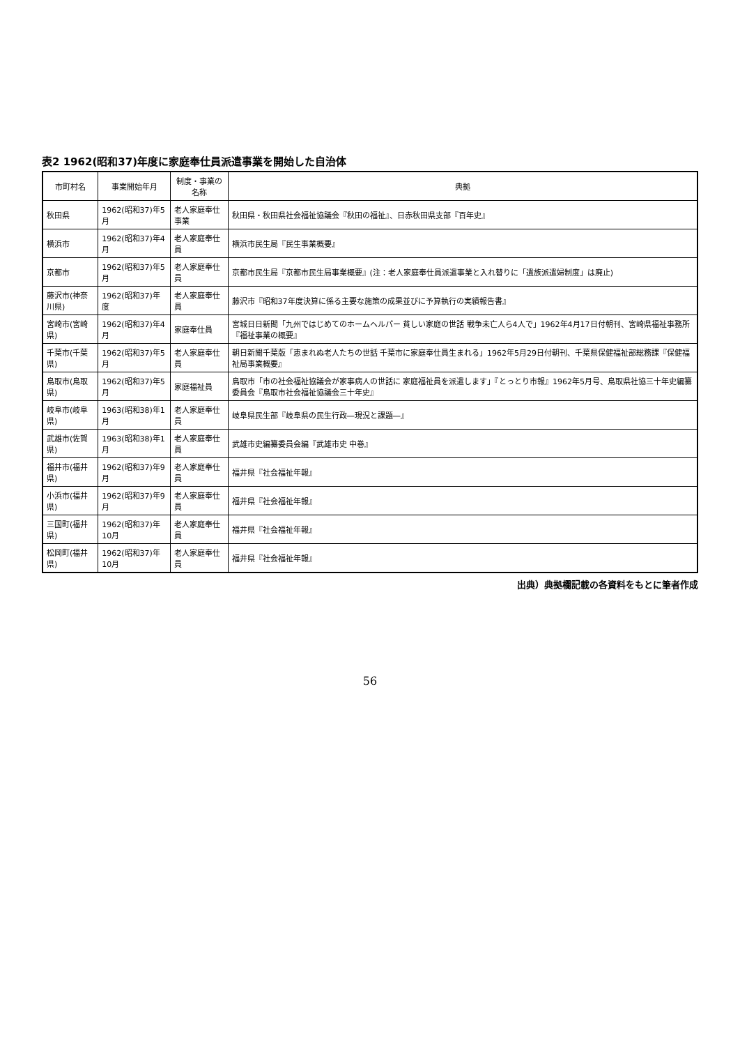表2 1962(昭和37)年度に家庭奉仕員派遣事業を開始した自治体
| 市町村名 | 事業開始年月 | 制度・事業の名称 | 典拠 |
| --- | --- | --- | --- |
| 秋田県 | 1962(昭和37)年5月 | 老人家庭奉仕事業 | 秋田県・秋田県社会福祉協議会『秋田の福祉』、日赤秋田県支部『百年史』 |
| 横浜市 | 1962(昭和37)年4月 | 老人家庭奉仕員 | 横浜市民生局『民生事業概要』 |
| 京都市 | 1962(昭和37)年5月 | 老人家庭奉仕員 | 京都市民生局『京都市民生局事業概要』(注：老人家庭奉仕員派遣事業と入れ替りに「遺族派遣婦制度」は廃止) |
| 藤沢市(神奈川県) | 1962(昭和37)年度 | 老人家庭奉仕員 | 藤沢市『昭和37年度決算に係る主要な施策の成果並びに予算執行の実績報告書』 |
| 宮崎市(宮崎県) | 1962(昭和37)年4月 | 家庭奉仕員 | 宮城日日新聞「九州ではじめてのホームヘルパー 貧しい家庭の世話 戦争未亡人ら4人で」1962年4月17日付朝刊、宮崎県福祉事務所『福祉事業の概要』 |
| 千葉市(千葉県) | 1962(昭和37)年5月 | 老人家庭奉仕員 | 朝日新聞千葉版「恵まれぬ老人たちの世話 千葉市に家庭奉仕員生まれる」1962年5月29日付朝刊、千葉県保健福祉部総務課『保健福祉局事業概要』 |
| 鳥取市(鳥取県) | 1962(昭和37)年5月 | 家庭福祉員 | 鳥取市「市の社会福祉協議会が家事病人の世話に 家庭福祉員を派遣します」『とっとり市報』1962年5月号、鳥取県社協三十年史編纂委員会『鳥取市社会福祉協議会三十年史』 |
| 岐阜市(岐阜県) | 1963(昭和38)年1月 | 老人家庭奉仕員 | 岐阜県民生部『岐阜県の民生行政―現況と課題―』 |
| 武雄市(佐賀県) | 1963(昭和38)年1月 | 老人家庭奉仕員 | 武雄市史編纂委員会編『武雄市史 中巻』 |
| 福井市(福井県) | 1962(昭和37)年9月 | 老人家庭奉仕員 | 福井県『社会福祉年報』 |
| 小浜市(福井県) | 1962(昭和37)年9月 | 老人家庭奉仕員 | 福井県『社会福祉年報』 |
| 三国町(福井県) | 1962(昭和37)年10月 | 老人家庭奉仕員 | 福井県『社会福祉年報』 |
| 松岡町(福井県) | 1962(昭和37)年10月 | 老人家庭奉仕員 | 福井県『社会福祉年報』 |
出典）典拠欄記載の各資料をもとに筆者作成
56